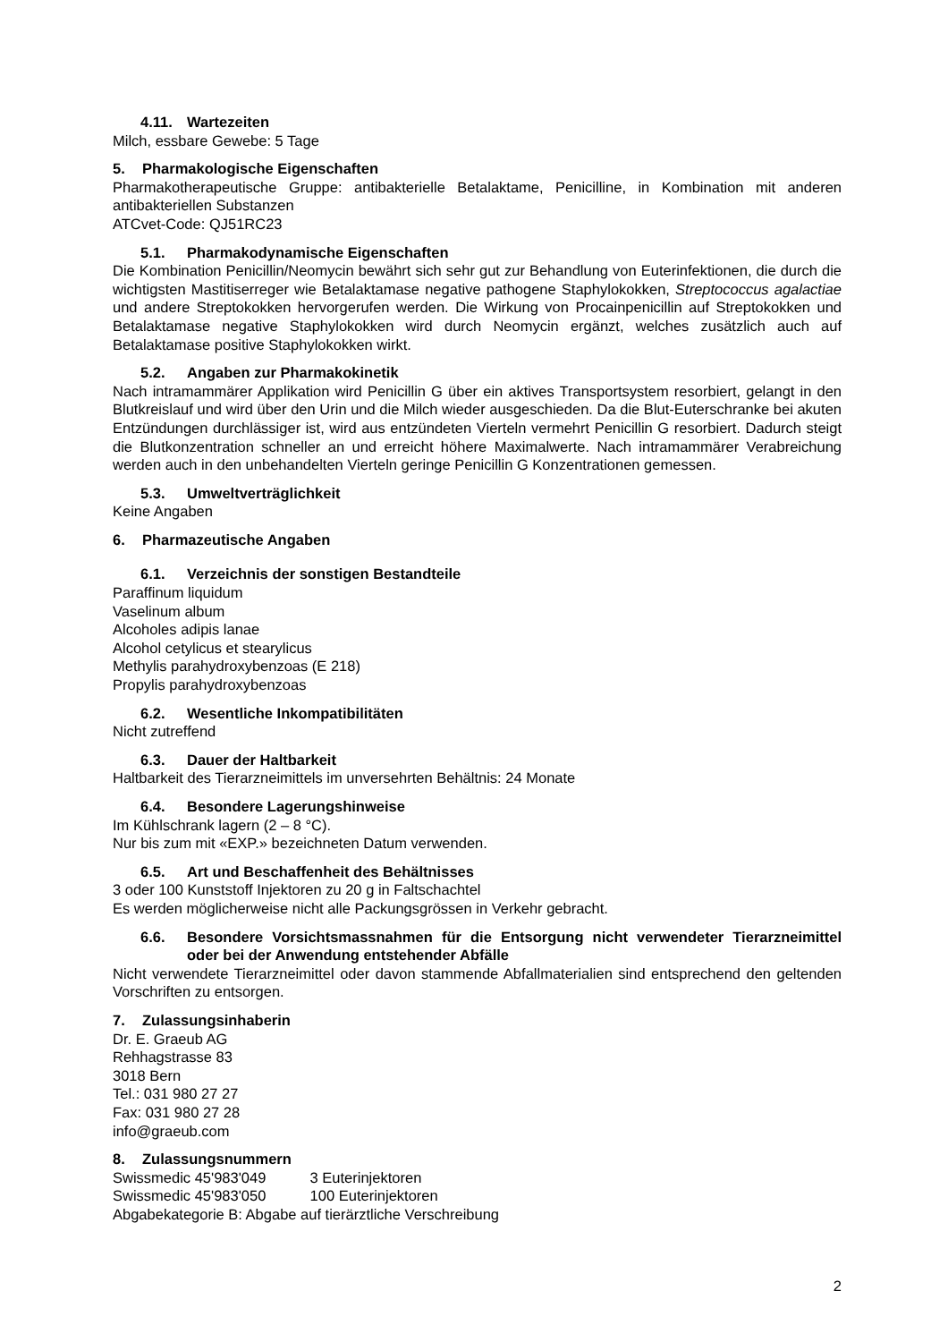4.11. Wartezeiten
Milch, essbare Gewebe: 5 Tage
5. Pharmakologische Eigenschaften
Pharmakotherapeutische Gruppe: antibakterielle Betalaktame, Penicilline, in Kombination mit anderen antibakteriellen Substanzen
ATCvet-Code: QJ51RC23
5.1. Pharmakodynamische Eigenschaften
Die Kombination Penicillin/Neomycin bewährt sich sehr gut zur Behandlung von Euterinfektionen, die durch die wichtigsten Mastitiserreger wie Betalaktamase negative pathogene Staphylokokken, Streptococcus agalactiae und andere Streptokokken hervorgerufen werden. Die Wirkung von Procainpenicillin auf Streptokokken und Betalaktamase negative Staphylokokken wird durch Neomycin ergänzt, welches zusätzlich auch auf Betalaktamase positive Staphylokokken wirkt.
5.2. Angaben zur Pharmakokinetik
Nach intramammärer Applikation wird Penicillin G über ein aktives Transportsystem resorbiert, gelangt in den Blutkreislauf und wird über den Urin und die Milch wieder ausgeschieden. Da die Blut-Euterschranke bei akuten Entzündungen durchlässiger ist, wird aus entzündeten Vierteln vermehrt Penicillin G resorbiert. Dadurch steigt die Blutkonzentration schneller an und erreicht höhere Maximalwerte. Nach intramammärer Verabreichung werden auch in den unbehandelten Vierteln geringe Penicillin G Konzentrationen gemessen.
5.3. Umweltverträglichkeit
Keine Angaben
6. Pharmazeutische Angaben
6.1. Verzeichnis der sonstigen Bestandteile
Paraffinum liquidum
Vaselinum album
Alcoholes adipis lanae
Alcohol cetylicus et stearylicus
Methylis parahydroxybenzoas (E 218)
Propylis parahydroxybenzoas
6.2. Wesentliche Inkompatibilitäten
Nicht zutreffend
6.3. Dauer der Haltbarkeit
Haltbarkeit des Tierarzneimittels im unversehrten Behältnis: 24 Monate
6.4. Besondere Lagerungshinweise
Im Kühlschrank lagern (2 – 8 °C).
Nur bis zum mit «EXP.» bezeichneten Datum verwenden.
6.5. Art und Beschaffenheit des Behältnisses
3 oder 100 Kunststoff Injektoren zu 20 g in Faltschachtel
Es werden möglicherweise nicht alle Packungsgrössen in Verkehr gebracht.
6.6. Besondere Vorsichtsmassnahmen für die Entsorgung nicht verwendeter Tierarzneimittel oder bei der Anwendung entstehender Abfälle
Nicht verwendete Tierarzneimittel oder davon stammende Abfallmaterialien sind entsprechend den geltenden Vorschriften zu entsorgen.
7. Zulassungsinhaberin
Dr. E. Graeub AG
Rehhagstrasse 83
3018 Bern
Tel.: 031 980 27 27
Fax: 031 980 27 28
info@graeub.com
8. Zulassungsnummern
Swissmedic 45'983'049 3 Euterinjektoren
Swissmedic 45'983'050 100 Euterinjektoren
Abgabekategorie B: Abgabe auf tierärztliche Verschreibung
2